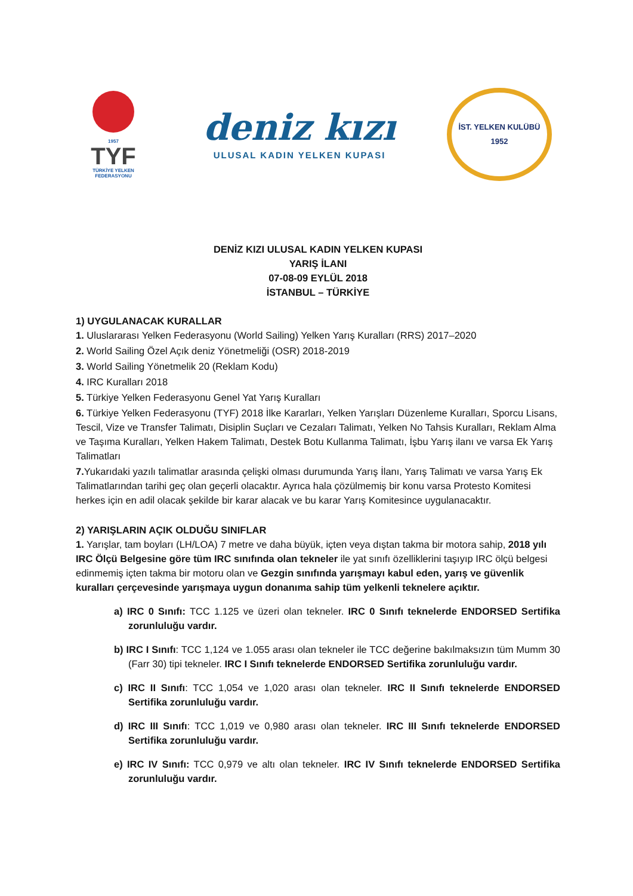1957
TYF
TÜRKİYE YELKEN
FEDERASYONU
deniz kızı
ULUSAL KADIN YELKEN KUPASI
İST. YELKEN KULÜBÜ
1952
DENİZ KIZI ULUSAL KADIN YELKEN KUPASI
YARIŞ İLANI
07-08-09 EYLÜL 2018
İSTANBUL – TÜRKİYE
1) UYGULANACAK KURALLAR
1. Uluslararası Yelken Federasyonu (World Sailing) Yelken Yarış Kuralları (RRS) 2017–2020
2. World Sailing Özel Açık deniz Yönetmeliği (OSR) 2018-2019
3. World Sailing Yönetmelik 20 (Reklam Kodu)
4. IRC Kuralları 2018
5. Türkiye Yelken Federasyonu Genel Yat Yarış Kuralları
6. Türkiye Yelken Federasyonu (TYF) 2018 İlke Kararları, Yelken Yarışları Düzenleme Kuralları, Sporcu Lisans, Tescil, Vize ve Transfer Talimatı, Disiplin Suçları ve Cezaları Talimatı, Yelken No Tahsis Kuralları, Reklam Alma ve Taşıma Kuralları, Yelken Hakem Talimatı, Destek Botu Kullanma Talimatı, İşbu Yarış ilanı ve varsa Ek Yarış Talimatları
7. Yukarıdaki yazılı talimatlar arasında çelişki olması durumunda Yarış İlanı, Yarış Talimatı ve varsa Yarış Ek Talimatlarından tarihi geç olan geçerli olacaktır. Ayrıca hala çözülmemiş bir konu varsa Protesto Komitesi herkes için en adil olacak şekilde bir karar alacak ve bu karar Yarış Komitesince uygulanacaktır.
2) YARIŞLARIN AÇIK OLDUĞU SINIFLAR
1. Yarışlar, tam boyları (LH/LOA) 7 metre ve daha büyük, içten veya dıştan takma bir motora sahip, 2018 yılı IRC Ölçü Belgesine göre tüm IRC sınıfında olan tekneler ile yat sınıfı özelliklerini taşıyıp IRC ölçü belgesi edinmemiş içten takma bir motoru olan ve Gezgin sınıfında yarışmayı kabul eden, yarış ve güvenlik kuralları çerçevesinde yarışmaya uygun donanıma sahip tüm yelkenli teknelere açıktır.
a) IRC 0 Sınıfı: TCC 1.125 ve üzeri olan tekneler. IRC 0 Sınıfı teknelerde ENDORSED Sertifika zorunluluğu vardır.
b) IRC I Sınıfı: TCC 1,124 ve 1.055 arası olan tekneler ile TCC değerine bakılmaksızın tüm Mumm 30 (Farr 30) tipi tekneler. IRC I Sınıfı teknelerde ENDORSED Sertifika zorunluluğu vardır.
c) IRC II Sınıfı: TCC 1,054 ve 1,020 arası olan tekneler. IRC II Sınıfı teknelerde ENDORSED Sertifika zorunluluğu vardır.
d) IRC III Sınıfı: TCC 1,019 ve 0,980 arası olan tekneler. IRC III Sınıfı teknelerde ENDORSED Sertifika zorunluluğu vardır.
e) IRC IV Sınıfı: TCC 0,979 ve altı olan tekneler. IRC IV Sınıfı teknelerde ENDORSED Sertifika zorunluluğu vardır.